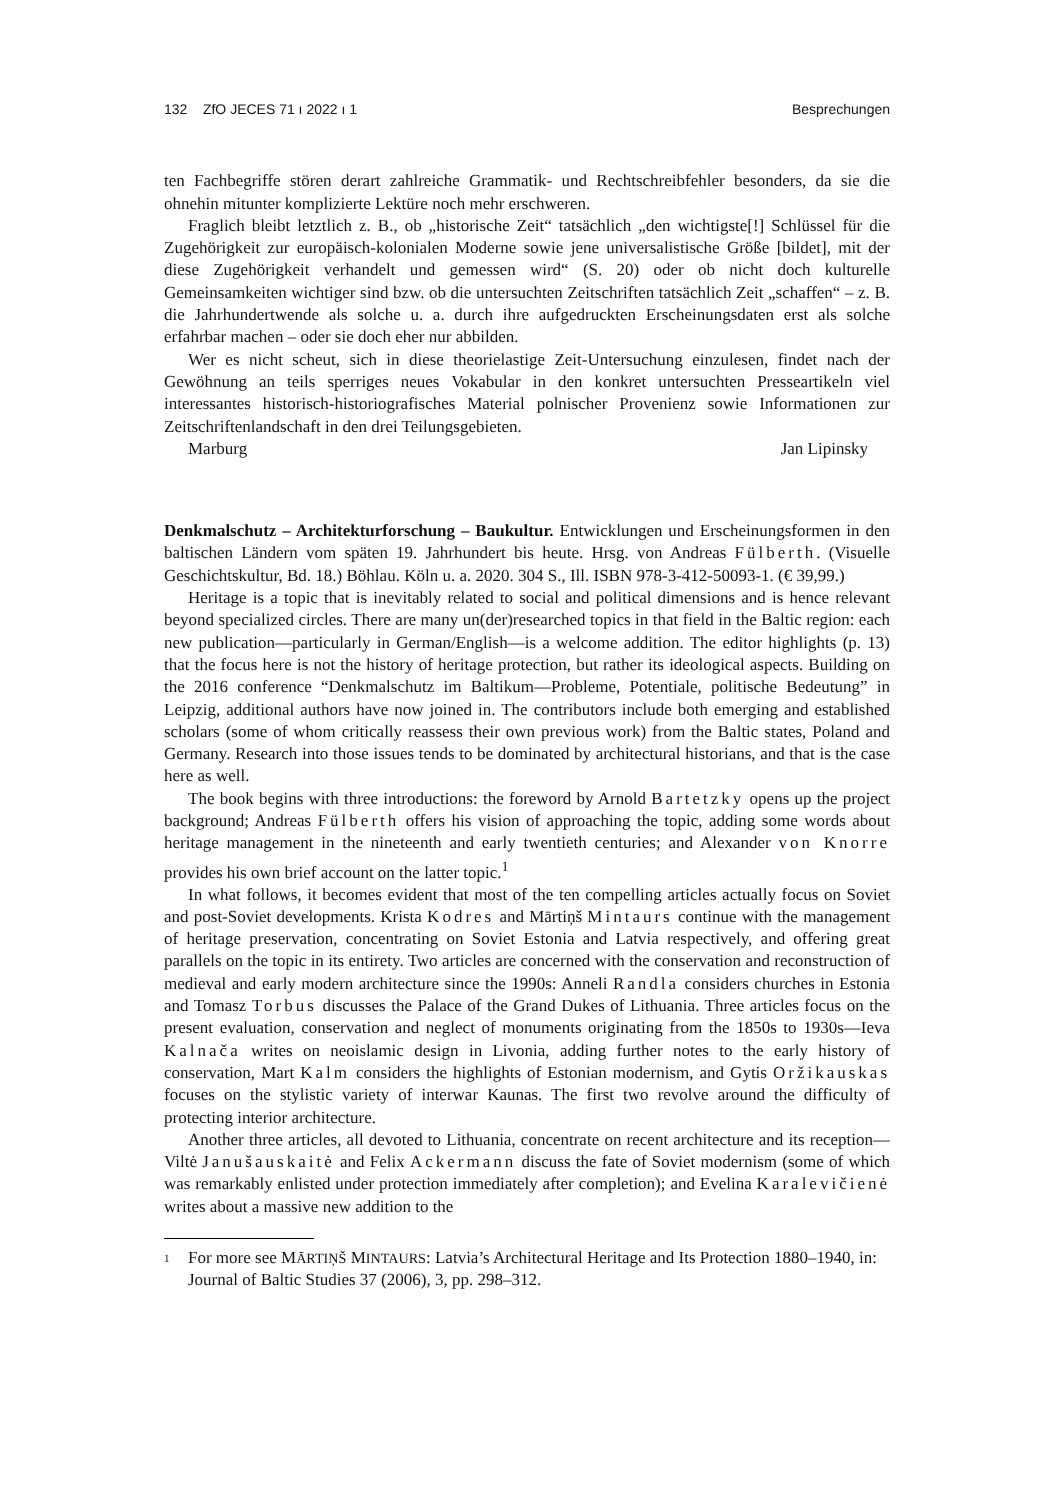132 ZfO JECES 71 ı 2022 ı 1 Besprechungen
ten Fachbegriffe stören derart zahlreiche Grammatik- und Rechtschreibfehler besonders, da sie die ohnehin mitunter komplizierte Lektüre noch mehr erschweren.
Fraglich bleibt letztlich z. B., ob „historische Zeit“ tatsächlich „den wichtigste[!] Schlüssel für die Zugehörigkeit zur europäisch-kolonialen Moderne sowie jene universalistische Größe [bildet], mit der diese Zugehörigkeit verhandelt und gemessen wird“ (S. 20) oder ob nicht doch kulturelle Gemeinsamkeiten wichtiger sind bzw. ob die untersuchten Zeitschriften tatsächlich Zeit „schaffen“ – z. B. die Jahrhundertwende als solche u. a. durch ihre aufgedruckten Erscheinungsdaten erst als solche erfahrbar machen – oder sie doch eher nur abbilden.
Wer es nicht scheut, sich in diese theorielastige Zeit-Untersuchung einzulesen, findet nach der Gewöhnung an teils sperriges neues Vokabular in den konkret untersuchten Presseartikeln viel interessantes historisch-historiografisches Material polnischer Provenienz sowie Informationen zur Zeitschriftenlandschaft in den drei Teilungsgebieten.
Marburg Jan Lipinsky
Denkmalschutz – Architekturforschung – Baukultur. Entwicklungen und Erscheinungsformen in den baltischen Ländern vom späten 19. Jahrhundert bis heute. Hrsg. von Andreas Fülberth. (Visuelle Geschichtskultur, Bd. 18.) Böhlau. Köln u. a. 2020. 304 S., Ill. ISBN 978-3-412-50093-1. (€ 39,99.)
Heritage is a topic that is inevitably related to social and political dimensions and is hence relevant beyond specialized circles. There are many un(der)researched topics in that field in the Baltic region: each new publication—particularly in German/English—is a welcome addition. The editor highlights (p. 13) that the focus here is not the history of heritage protection, but rather its ideological aspects. Building on the 2016 conference “Denkmalschutz im Baltikum—Probleme, Potentiale, politische Bedeutung” in Leipzig, additional authors have now joined in. The contributors include both emerging and established scholars (some of whom critically reassess their own previous work) from the Baltic states, Poland and Germany. Research into those issues tends to be dominated by architectural historians, and that is the case here as well.
The book begins with three introductions: the foreword by Arnold Bartetzky opens up the project background; Andreas Fülberth offers his vision of approaching the topic, adding some words about heritage management in the nineteenth and early twentieth centuries; and Alexander von Knorre provides his own brief account on the latter topic.<sup>1</sup>
In what follows, it becomes evident that most of the ten compelling articles actually focus on Soviet and post-Soviet developments. Krista Kodres and Mārtiņš Mintaurs continue with the management of heritage preservation, concentrating on Soviet Estonia and Latvia respectively, and offering great parallels on the topic in its entirety. Two articles are concerned with the conservation and reconstruction of medieval and early modern architecture since the 1990s: Anneli Randla considers churches in Estonia and Tomasz Torbus discusses the Palace of the Grand Dukes of Lithuania. Three articles focus on the present evaluation, conservation and neglect of monuments originating from the 1850s to 1930s—Ieva Kalnača writes on neoislamic design in Livonia, adding further notes to the early history of conservation, Mart Kalm considers the highlights of Estonian modernism, and Gytis Oržikauskas focuses on the stylistic variety of interwar Kaunas. The first two revolve around the difficulty of protecting interior architecture.
Another three articles, all devoted to Lithuania, concentrate on recent architecture and its reception—Viltė Janušauskaitė and Felix Ackermann discuss the fate of Soviet modernism (some of which was remarkably enlisted under protection immediately after completion); and Evelina Karalevičienė writes about a massive new addition to the
1
For more see MĀRTIŅŠ MINTAURS: Latvia’s Architectural Heritage and Its Protection 1880–1940, in: Journal of Baltic Studies 37 (2006), 3, pp. 298–312.